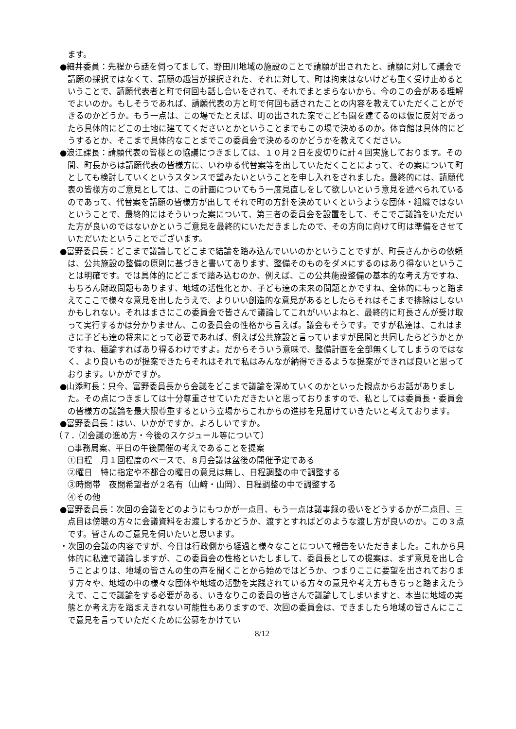ます。
●細井委員：先程から話を伺ってまして、野田川地域の施設のことで請願が出されたと、請願に対して議会で請願の採択ではなくて、請願の趣旨が採択された、それに対して、町は拘束はないけども重く受け止めるということで、請願代表者と町で何回も話し合いをされて、それでまとまらないから、今のこの会がある理解でよいのか。もしそうであれば、請願代表の方と町で何回も話されたことの内容を教えていただくことができるのかどうか。もう一点は、この場でたとえば、町の出された案でこども園を建てるのは仮に反対であったら具体的にどこの土地に建ててくださいとかということまでもこの場で決めるのか。体育館は具体的にどうするとか、そこまで具体的なことまでこの委員会で決めるのかどうかを教えてください。
●浪江課長：請願代表の皆様との協議につきましては、１０月２日を皮切りに計４回実施しております。その間、町長からは請願代表の皆様方に、いわゆる代替案等を出していただくことによって、その案について町としても検討していくというスタンスで望みたいということを申し入れをされました。最終的には、請願代表の皆様方のご意見としては、この計画についてもう一度見直しをして欲しいという意見を述べられているのであって、代替案を請願の皆様方が出してそれで町の方針を決めていくというような団体・組織ではないということで、最終的にはそういった案について、第三者の委員会を設置をして、そこでご議論をいただいた方が良いのではないかというご意見を最終的にいただきましたので、その方向に向けて町は準備をさせていただいたということでございます。
●富野委員長：どこまで議論してどこまで結論を踏み込んでいいのかということですが、町長さんからの依頼は、公共施設の整備の原則に基づきと書いてあります、整備そのものをダメにするのはあり得ないということは明確です。では具体的にどこまで踏み込むのか、例えば、この公共施設整備の基本的な考え方ですね、もちろん財政問題もあります、地域の活性化とか、子ども達の未来の問題とかですね、全体的にもっと踏まえてここで様々な意見を出したうえで、よりいい創造的な意見があるとしたらそれはそこまで排除はしないかもしれない。それはまさにこの委員会で皆さんで議論してこれがいいよねと、最終的に町長さんが受け取って実行するかは分かりません、この委員会の性格から言えば。議会もそうです。ですが私達は、これはまさに子ども達の将来にとって必要であれば、例えば公共施設と言っていますが民間と共同したらどうかとかですね、極論すればあり得るわけですよ。だからそういう意味で、整備計画を全部無くしてしまうのではなく、より良いものが提案できたらそれはそれで私はみんなが納得できるような提案ができれば良いと思っております。いかがですか。
●山添町長：只今、富野委員長から会議をどこまで議論を深めていくのかといった観点からお話がありました。その点につきましては十分尊重させていただきたいと思っておりますので、私としては委員長・委員会の皆様方の議論を最大限尊重するという立場からこれからの進捗を見届けていきたいと考えております。
●富野委員長：はい、いかがですか、よろしいですか。
（７．⑵会議の進め方・今後のスケジュール等について）
○事務局案、平日の午後開催の考えであることを提案
①日程　月１回程度のペースで、８月会議は盆後の開催予定である
②曜日　特に指定や不都合の曜日の意見は無し、日程調整の中で調整する
③時間帯　夜間希望者が２名有（山﨑・山岡）、日程調整の中で調整する
④その他
●富野委員長：次回の会議をどのようにもつかが一点目、もう一点は議事録の扱いをどうするかが二点目、三点目は傍聴の方々に会議資料をお渡しするかどうか、渡すとすればどのような渡し方が良いのか。この３点です。皆さんのご意見を伺いたいと思います。
・次回の会議の内容ですが、今日は行政側から経過と様々なことについて報告をいただきました。これから具体的に私達で議論しますが、この委員会の性格といたしまして、委員長としての提案は、まず意見を出し合うことよりは、地域の皆さんの生の声を聞くことから始めではどうか、つまりここに要望を出されております方々や、地域の中の様々な団体や地域の活動を実践されている方々の意見や考え方もきちっと踏まえたうえで、ここで議論をする必要がある、いきなりこの委員の皆さんで議論してしまいますと、本当に地域の実態とか考え方を踏まえきれない可能性もありますので、次回の委員会は、できましたら地域の皆さんにここで意見を言っていただくために公募をかけてい
8/12